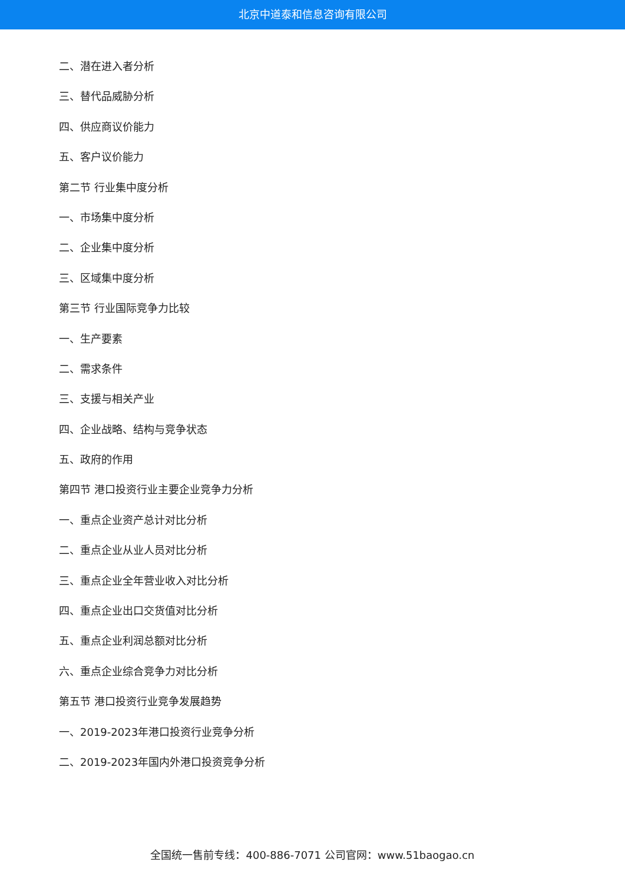北京中道泰和信息咨询有限公司
二、潜在进入者分析
三、替代品威胁分析
四、供应商议价能力
五、客户议价能力
第二节 行业集中度分析
一、市场集中度分析
二、企业集中度分析
三、区域集中度分析
第三节 行业国际竞争力比较
一、生产要素
二、需求条件
三、支援与相关产业
四、企业战略、结构与竞争状态
五、政府的作用
第四节 港口投资行业主要企业竞争力分析
一、重点企业资产总计对比分析
二、重点企业从业人员对比分析
三、重点企业全年营业收入对比分析
四、重点企业出口交货值对比分析
五、重点企业利润总额对比分析
六、重点企业综合竞争力对比分析
第五节 港口投资行业竞争发展趋势
一、2019-2023年港口投资行业竞争分析
二、2019-2023年国内外港口投资竞争分析
全国统一售前专线：400-886-7071 公司官网：www.51baogao.cn